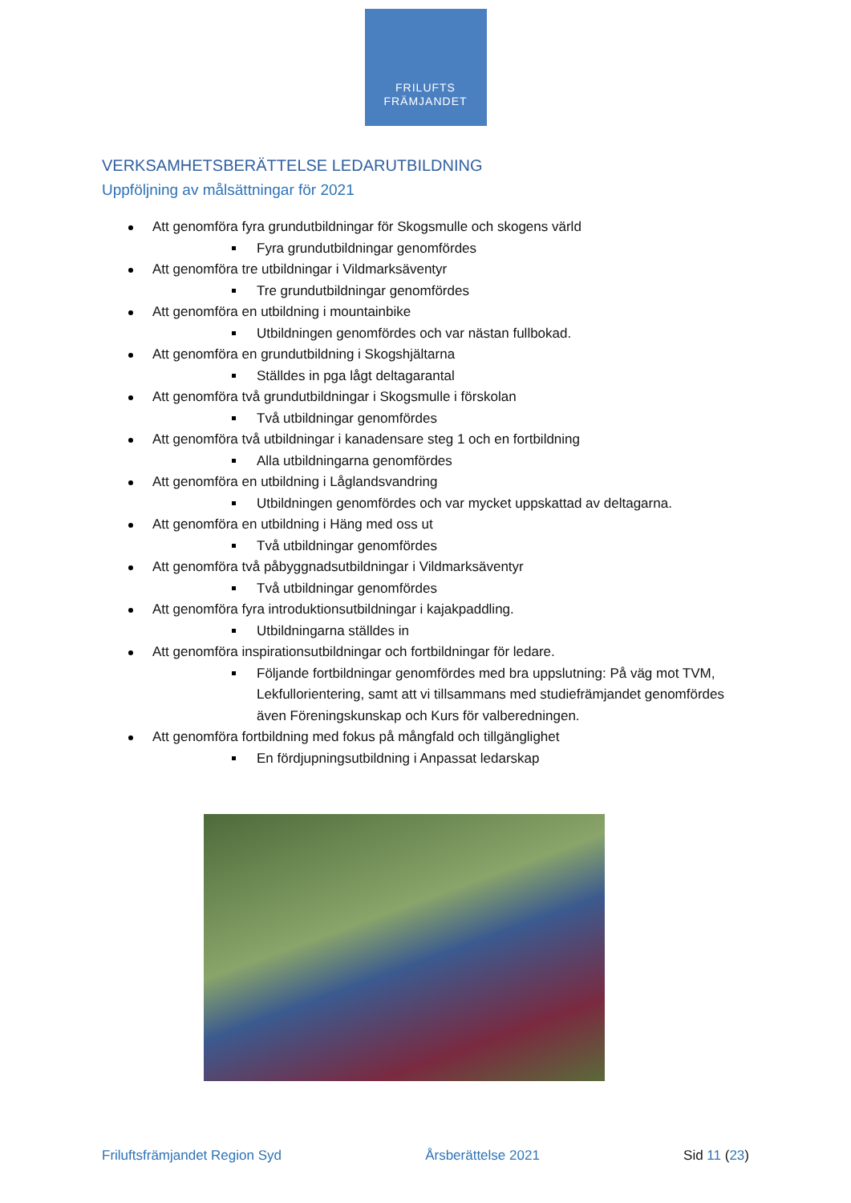FRILUFTS
FRÄMJANDET
VERKSAMHETSBERÄTTELSE LEDARUTBILDNING
Uppföljning av målsättningar för 2021
Att genomföra fyra grundutbildningar för Skogsmulle och skogens värld
Fyra grundutbildningar genomfördes
Att genomföra tre utbildningar i Vildmarksäventyr
Tre grundutbildningar genomfördes
Att genomföra en utbildning i mountainbike
Utbildningen genomfördes och var nästan fullbokad.
Att genomföra en grundutbildning i Skogshjältarna
Ställdes in pga lågt deltagarantal
Att genomföra två grundutbildningar i Skogsmulle i förskolan
Två utbildningar genomfördes
Att genomföra två utbildningar i kanadensare steg 1 och en fortbildning
Alla utbildningarna genomfördes
Att genomföra en utbildning i Låglandsvandring
Utbildningen genomfördes och var mycket uppskattad av deltagarna.
Att genomföra en utbildning i Häng med oss ut
Två utbildningar genomfördes
Att genomföra två påbyggnadsutbildningar i Vildmarksäventyr
Två utbildningar genomfördes
Att genomföra fyra introduktionsutbildningar i kajakpaddling.
Utbildningarna ställdes in
Att genomföra inspirationsutbildningar och fortbildningar för ledare.
Följande fortbildningar genomfördes med bra uppslutning: På väg mot TVM, Lekfullorientering, samt att vi tillsammans med studiefrämjandet genomfördes även Föreningskunskap och Kurs för valberedningen.
Att genomföra fortbildning med fokus på mångfald och tillgänglighet
En fördjupningsutbildning i Anpassat ledarskap
Friluftsfrämjandet Region Syd Årsberättelse 2021 Sid 11 (23)